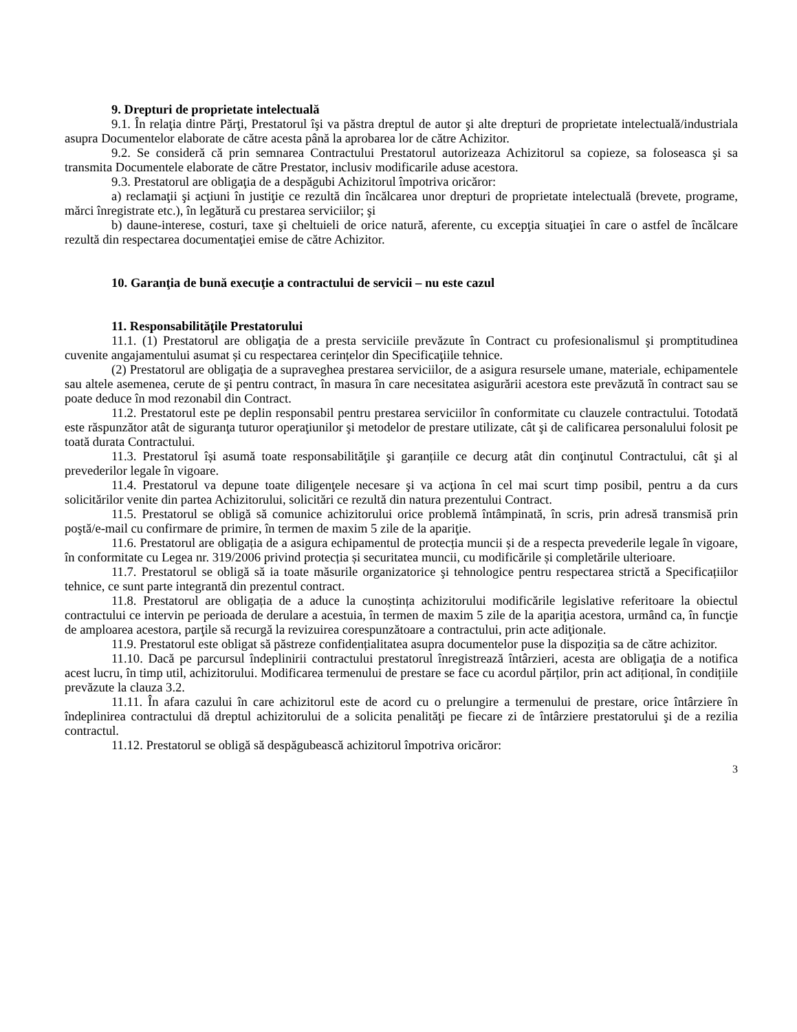9. Drepturi de proprietate intelectuală
9.1. În relaţia dintre Părţi, Prestatorul îşi va păstra dreptul de autor şi alte drepturi de proprietate intelectuală/industriala asupra Documentelor elaborate de către acesta până la aprobarea lor de către Achizitor.
9.2. Se consideră că prin semnarea Contractului Prestatorul autorizeaza Achizitorul sa copieze, sa foloseasca şi sa transmita Documentele elaborate de către Prestator, inclusiv modificarile aduse acestora.
9.3. Prestatorul are obligaţia de a despăgubi Achizitorul împotriva oricăror:
a) reclamaţii şi acţiuni în justiţie ce rezultă din încălcarea unor drepturi de proprietate intelectuală (brevete, programe, mărci înregistrate etc.), în legătură cu prestarea serviciilor; şi
b) daune-interese, costuri, taxe şi cheltuieli de orice natură, aferente, cu excepţia situaţiei în care o astfel de încălcare rezultă din respectarea documentaţiei emise de către Achizitor.
10. Garanţia de bună execuţie a contractului de servicii – nu este cazul
11. Responsabilităţile Prestatorului
11.1. (1) Prestatorul are obligaţia de a presta serviciile prevăzute în Contract cu profesionalismul şi promptitudinea cuvenite angajamentului asumat și cu respectarea cerințelor din Specificaţiile tehnice.
(2) Prestatorul are obligaţia de a supraveghea prestarea serviciilor, de a asigura resursele umane, materiale, echipamentele sau altele asemenea, cerute de şi pentru contract, în masura în care necesitatea asigurării acestora este prevăzută în contract sau se poate deduce în mod rezonabil din Contract.
11.2. Prestatorul este pe deplin responsabil pentru prestarea serviciilor în conformitate cu clauzele contractului. Totodată este răspunzător atât de siguranţa tuturor operaţiunilor şi metodelor de prestare utilizate, cât şi de calificarea personalului folosit pe toată durata Contractului.
11.3. Prestatorul își asumă toate responsabilităţile şi garanțiile ce decurg atât din conţinutul Contractului, cât şi al prevederilor legale în vigoare.
11.4. Prestatorul va depune toate diligenţele necesare şi va acţiona în cel mai scurt timp posibil, pentru a da curs solicitărilor venite din partea Achizitorului, solicitări ce rezultă din natura prezentului Contract.
11.5. Prestatorul se obligă să comunice achizitorului orice problemă întâmpinată, în scris, prin adresă transmisă prin poştă/e-mail cu confirmare de primire, în termen de maxim 5 zile de la apariţie.
11.6. Prestatorul are obligația de a asigura echipamentul de protecția muncii și de a respecta prevederile legale în vigoare, în conformitate cu Legea nr. 319/2006 privind protecția și securitatea muncii, cu modificările și completările ulterioare.
11.7. Prestatorul se obligă să ia toate măsurile organizatorice şi tehnologice pentru respectarea strictă a Specificațiilor tehnice, ce sunt parte integrantă din prezentul contract.
11.8. Prestatorul are obligația de a aduce la cunoștința achizitorului modificările legislative referitoare la obiectul contractului ce intervin pe perioada de derulare a acestuia, în termen de maxim 5 zile de la apariţia acestora, urmând ca, în funcţie de amploarea acestora, parţile să recurgă la revizuirea corespunzătoare a contractului, prin acte adiţionale.
11.9. Prestatorul este obligat să păstreze confidențialitatea asupra documentelor puse la dispoziția sa de către achizitor.
11.10. Dacă pe parcursul îndeplinirii contractului prestatorul înregistrează întârzieri, acesta are obligaţia de a notifica acest lucru, în timp util, achizitorului. Modificarea termenului de prestare se face cu acordul părților, prin act adițional, în condițiile prevăzute la clauza 3.2.
11.11. În afara cazului în care achizitorul este de acord cu o prelungire a termenului de prestare, orice întârziere în îndeplinirea contractului dă dreptul achizitorului de a solicita penalităţi pe fiecare zi de întârziere prestatorului şi de a rezilia contractul.
11.12. Prestatorul se obligă să despăgubească achizitorul împotriva oricăror:
3